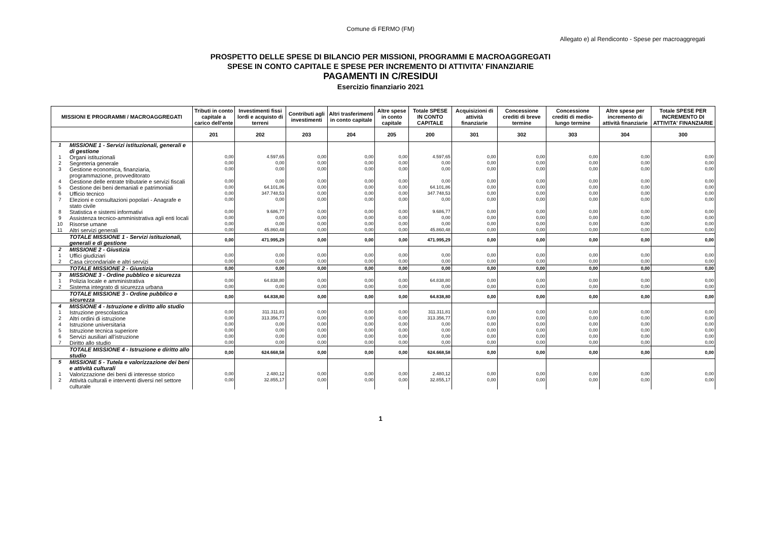Comune di FERMO (FM)
Allegato e) al Rendiconto - Spese per macroaggregati
PROSPETTO DELLE SPESE DI BILANCIO PER MISSIONI, PROGRAMMI E MACROAGGREGATI
SPESE IN CONTO CAPITALE E SPESE PER INCREMENTO DI ATTIVITA' FINANZIARIE
PAGAMENTI IN C/RESIDUI
Esercizio finanziario 2021
| MISSIONI E PROGRAMMI / MACROAGGREGATI | | Tributi in conto capitale a carico dell'ente | Investimenti fissi lordi e acquisto di terreni | Contributi agli investimenti | Altri trasferimenti in conto capitale | Altre spese in conto capitale | Totale SPESE IN CONTO CAPITALE | Acquisizioni di attività finanziarie | Concessione crediti di breve termine | Concessione crediti di medio-lungo termine | Altre spese per incremento di attività finanziarie | Totale SPESE PER INCREMENTO DI ATTIVITA' FINANZIARIE |
| --- | --- | --- | --- | --- | --- | --- | --- | --- | --- | --- | --- | --- |
| | | 201 | 202 | 203 | 204 | 205 | 200 | 301 | 302 | 303 | 304 | 300 |
| 1 | MISSIONE 1 - Servizi istituzionali, generali e di gestione | | | | | | | | | | | |
| 1 | Organi istituzionali | 0,00 | 4.597,65 | 0,00 | 0,00 | 0,00 | 4.597,65 | 0,00 | 0,00 | 0,00 | 0,00 | 0,00 |
| 2 | Segreteria generale | 0,00 | 0,00 | 0,00 | 0,00 | 0,00 | 0,00 | 0,00 | 0,00 | 0,00 | 0,00 | 0,00 |
| 3 | Gestione economica, finanziaria, programmazione, provveditorato | 0,00 | 0,00 | 0,00 | 0,00 | 0,00 | 0,00 | 0,00 | 0,00 | 0,00 | 0,00 | 0,00 |
| 4 | Gestione delle entrate tributarie e servizi fiscali | 0,00 | 0,00 | 0,00 | 0,00 | 0,00 | 0,00 | 0,00 | 0,00 | 0,00 | 0,00 | 0,00 |
| 5 | Gestione dei beni demaniali e patrimoniali | 0,00 | 64.101,86 | 0,00 | 0,00 | 0,00 | 64.101,86 | 0,00 | 0,00 | 0,00 | 0,00 | 0,00 |
| 6 | Ufficio tecnico | 0,00 | 347.748,53 | 0,00 | 0,00 | 0,00 | 347.748,53 | 0,00 | 0,00 | 0,00 | 0,00 | 0,00 |
| 7 | Elezioni e consultazioni popolari - Anagrafe e stato civile | 0,00 | 0,00 | 0,00 | 0,00 | 0,00 | 0,00 | 0,00 | 0,00 | 0,00 | 0,00 | 0,00 |
| 8 | Statistica e sistemi informativi | 0,00 | 9.686,77 | 0,00 | 0,00 | 0,00 | 9.686,77 | 0,00 | 0,00 | 0,00 | 0,00 | 0,00 |
| 9 | Assistenza tecnico-amministrativa agli enti locali | 0,00 | 0,00 | 0,00 | 0,00 | 0,00 | 0,00 | 0,00 | 0,00 | 0,00 | 0,00 | 0,00 |
| 10 | Risorse umane | 0,00 | 0,00 | 0,00 | 0,00 | 0,00 | 0,00 | 0,00 | 0,00 | 0,00 | 0,00 | 0,00 |
| 11 | Altri servizi generali | 0,00 | 45.860,48 | 0,00 | 0,00 | 0,00 | 45.860,48 | 0,00 | 0,00 | 0,00 | 0,00 | 0,00 |
| | TOTALE MISSIONE 1 - Servizi istituzionali, generali e di gestione | 0,00 | 471.995,29 | 0,00 | 0,00 | 0,00 | 471.995,29 | 0,00 | 0,00 | 0,00 | 0,00 | 0,00 |
| 2 | MISSIONE 2 - Giustizia | | | | | | | | | | | |
| 1 | Uffici giudiziari | 0,00 | 0,00 | 0,00 | 0,00 | 0,00 | 0,00 | 0,00 | 0,00 | 0,00 | 0,00 | 0,00 |
| 2 | Casa circondariale e altri servizi | 0,00 | 0,00 | 0,00 | 0,00 | 0,00 | 0,00 | 0,00 | 0,00 | 0,00 | 0,00 | 0,00 |
| | TOTALE MISSIONE 2 - Giustizia | 0,00 | 0,00 | 0,00 | 0,00 | 0,00 | 0,00 | 0,00 | 0,00 | 0,00 | 0,00 | 0,00 |
| 3 | MISSIONE 3 - Ordine pubblico e sicurezza | | | | | | | | | | | |
| 1 | Polizia locale e amministrativa | 0,00 | 64.838,80 | 0,00 | 0,00 | 0,00 | 64.838,80 | 0,00 | 0,00 | 0,00 | 0,00 | 0,00 |
| 2 | Sistema integrato di sicurezza urbana | 0,00 | 0,00 | 0,00 | 0,00 | 0,00 | 0,00 | 0,00 | 0,00 | 0,00 | 0,00 | 0,00 |
| | TOTALE MISSIONE 3 - Ordine pubblico e sicurezza | 0,00 | 64.838,80 | 0,00 | 0,00 | 0,00 | 64.838,80 | 0,00 | 0,00 | 0,00 | 0,00 | 0,00 |
| 4 | MISSIONE 4 - Istruzione e diritto allo studio | | | | | | | | | | | |
| 1 | Istruzione prescolastica | 0,00 | 311.311,81 | 0,00 | 0,00 | 0,00 | 311.311,81 | 0,00 | 0,00 | 0,00 | 0,00 | 0,00 |
| 2 | Altri ordini di istruzione | 0,00 | 313.356,77 | 0,00 | 0,00 | 0,00 | 313.356,77 | 0,00 | 0,00 | 0,00 | 0,00 | 0,00 |
| 4 | Istruzione universitaria | 0,00 | 0,00 | 0,00 | 0,00 | 0,00 | 0,00 | 0,00 | 0,00 | 0,00 | 0,00 | 0,00 |
| 5 | Istruzione tecnica superiore | 0,00 | 0,00 | 0,00 | 0,00 | 0,00 | 0,00 | 0,00 | 0,00 | 0,00 | 0,00 | 0,00 |
| 6 | Servizi ausiliari all’istruzione | 0,00 | 0,00 | 0,00 | 0,00 | 0,00 | 0,00 | 0,00 | 0,00 | 0,00 | 0,00 | 0,00 |
| 7 | Diritto allo studio | 0,00 | 0,00 | 0,00 | 0,00 | 0,00 | 0,00 | 0,00 | 0,00 | 0,00 | 0,00 | 0,00 |
| | TOTALE MISSIONE 4 - Istruzione e diritto allo studio | 0,00 | 624.668,58 | 0,00 | 0,00 | 0,00 | 624.668,58 | 0,00 | 0,00 | 0,00 | 0,00 | 0,00 |
| 5 | MISSIONE 5 - Tutela e valorizzazione dei beni e attività culturali | | | | | | | | | | | |
| 1 | Valorizzazione dei beni di interesse storico | 0,00 | 2.480,12 | 0,00 | 0,00 | 0,00 | 2.480,12 | 0,00 | 0,00 | 0,00 | 0,00 | 0,00 |
| 2 | Attività culturali e interventi diversi nel settore culturale | 0,00 | 32.855,17 | 0,00 | 0,00 | 0,00 | 32.855,17 | 0,00 | 0,00 | 0,00 | 0,00 | 0,00 |
1